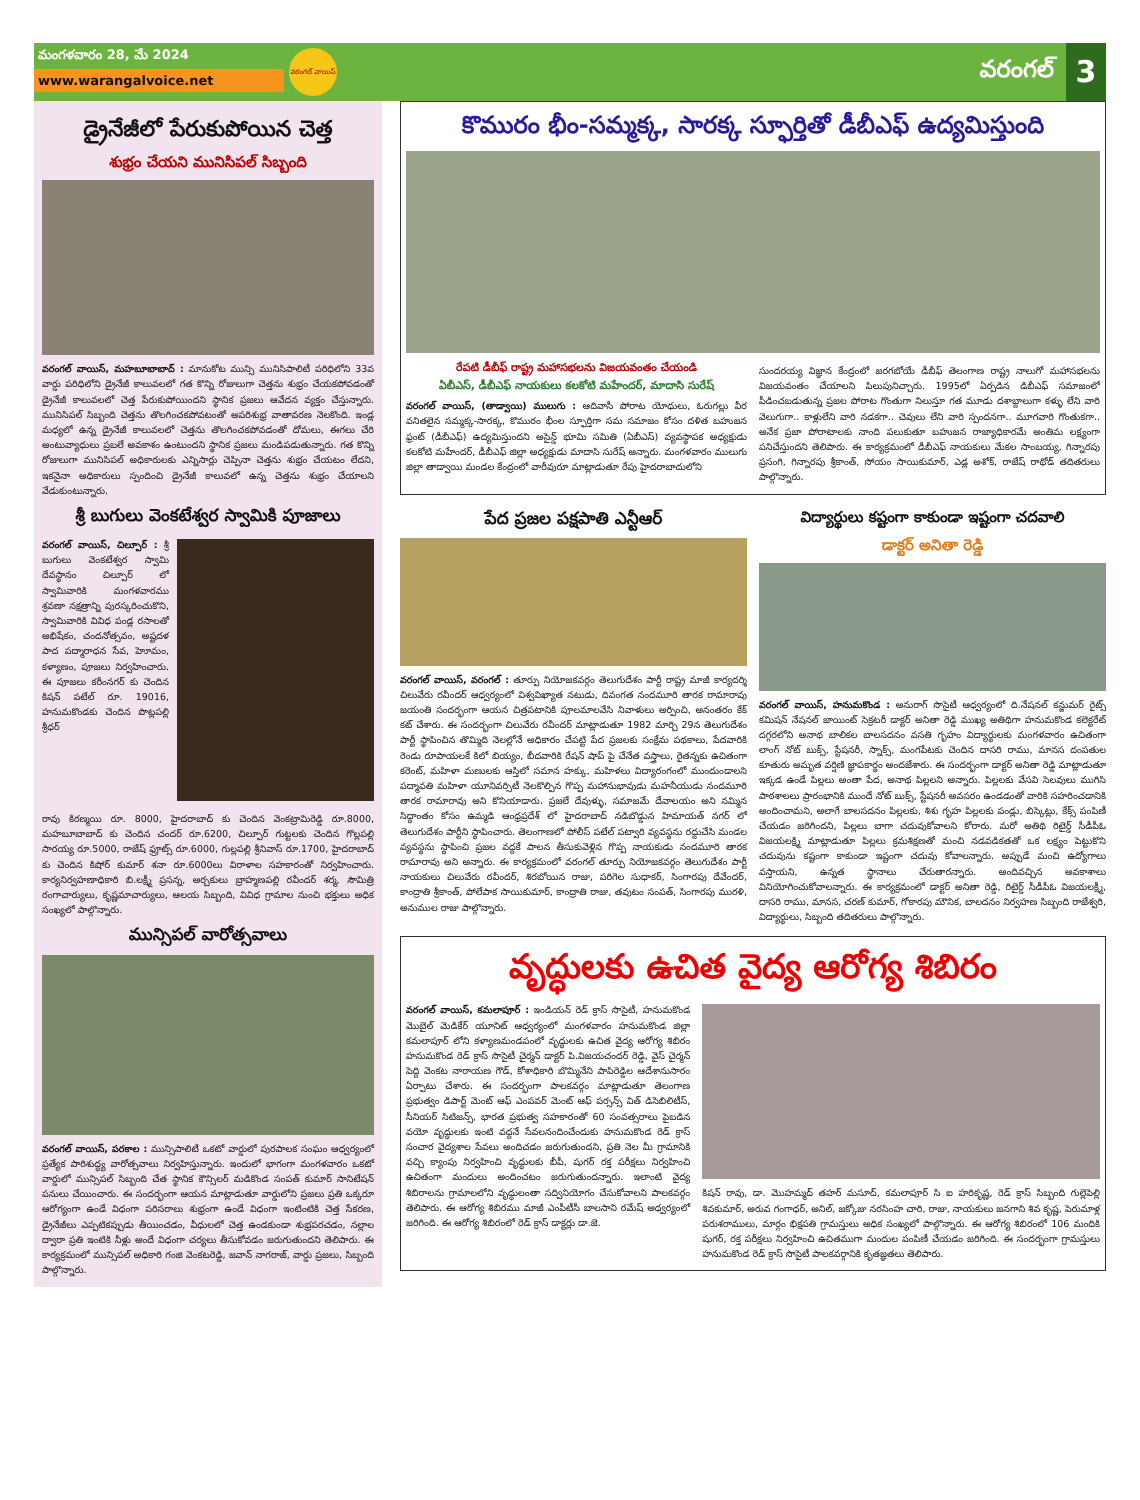మంగళవారం 28, మే 2024
www.warangalvoice.net
వరంగల్ వాయిస్
వరంగల్
3
డ్రైనేజీలో పేరుకుపోయిన చెత్త
శుభ్రం చేయని మునిసిపల్ సిబ్బంది
వరంగల్ వాయిస్, మహబూబాబాద్ : మానుకోట మున్సి మునిసిపాలిటీ పరిధిలోని 33వ వార్డు పరిధిలోని డ్రైనేజీ కాలువలలో గత కొన్ని రోజులుగా చెత్తను శుభ్రం చేయకపోవడంతో డ్రైనేజీ కాలువలలో చెత్త పేరుకుపోయిందని స్థానిక ప్రజలు ఆవేదన వ్యక్తం చేస్తున్నారు. మునిసిపల్ సిబ్బంది చెత్తను తొలగించకపోవటంతో అపరిశుభ్ర వాతావరణ నెలకొంది. ఇండ్ల మధ్యలో ఉన్న డ్రైనేజీ కాలువలలో చెత్తను తొలగించకపోవడంతో దోమలు, ఈగలు చేరి అంటువ్యాధులు ప్రబలే అవకాశం ఉంటుందని స్థానిక ప్రజలు మండిపడుతున్నారు. గత కొన్ని రోజులుగా మునిసిపల్ అధికారులకు ఎన్నిసార్లు చెప్పినా చెత్తను శుభ్రం చేయటం లేదని, ఇకనైనా అధికారులు స్పందించి డ్రైనేజీ కాలువలో ఉన్న చెత్తను శుభ్రం చేయాలని వేడుకుంటున్నారు.
శ్రీ బుగులు వెంకటేశ్వర స్వామికి పూజాలు
వరంగల్ వాయిస్, చిల్పూర్ : శ్రీ బుగులు వెంకటేశ్వర స్వామి దేవస్థానం చిల్పూర్ లో స్వామివారికి మంగళవారము శ్రవణా నక్షత్రాన్ని పురస్కరించుకొని, స్వామివారికి వివిధ పండ్ల రసాలతో అభిషేకం, చందనోత్సవం, అష్టదళ పాద పద్మారాధన సేవ, హెూమం, కళ్యాణం, పూజలు నిర్వహించారు. ఈ పూజలు కరీంనగర్ కు చెందిన కిషన్ పటేల్ రూ. 19016, హనుమకొండకు చెందిన పొట్లపల్లి శ్రీధర్
రావు కిరణ్మయి రూ. 8000, హైదరాబాద్ కు చెందిన వెంకట్రామిరెడ్డి రూ.8000, మహబూబాబాద్ కు చెందిన చందర్ రూ.6200, చిల్పూర్ గుట్టలకు చెందిన గొల్లపల్లి సారయ్య రూ.5000, రాజేష్ ఫ్రూట్స్ రూ.6000, గుల్లపల్లి శ్రీనివాస్ రూ.1700, హైదరాబాద్ కు చెందిన కిషోర్ కుమార్ శనా రూ.6000లు విరాళాల సహకారంతో నిర్వహించారు. కార్యనిర్వహణాధికారి బి.లక్ష్మీ ప్రసన్న, అర్చకులు బ్రాహ్మణపల్లి రవీందర్ శర్మ, సౌమిత్రి రంగాచార్యులు, కృష్ణమాచార్యులు, ఆలయ సిబ్బంది, వివిధ గ్రామాల నుంచి భక్తులు అధిక సంఖ్యలో పాల్గొన్నారు.
మున్సిపల్ వారోత్సవాలు
వరంగల్ వాయిస్, పరకాల : మున్సిపాలిటీ ఒకటో వార్డులో పురపాలక సంఘం ఆధ్వర్యంలో ప్రత్యేక పారిశుద్ధ్య వారోత్సవాలు నిర్వహిస్తున్నారు. ఇందులో భాగంగా మంగళవారం ఒకటో వార్డులో మున్సిపల్ సిబ్బంది చేత స్థానిక కౌన్సిలర్ మడికొండ సంపత్ కుమార్ సానిటేషన్ పనులు చేయించారు. ఈ సందర్భంగా ఆయన మాట్లాడుతూ వార్డులోని ప్రజలు ప్రతి ఒక్కరూ ఆరోగ్యంగా ఉండే విధంగా పరిసరాలు శుభ్రంగా ఉండే విధంగా ఇంటింటికి చెత్త సేకరణ, డ్రైనేజీలు ఎప్పటికప్పుడు తీయించడం, వీధులలో చెత్త ఉండకుండా శుభ్రపరచడం, నల్లాల ద్వారా ప్రతి ఇంటికి నీళ్లు అందే విధంగా చర్యలు తీసుకోవడం జరుగుతుందని తెలిపారు. ఈ కార్యక్రమంలో మున్సిపల్ అధికారి గంజి వెంకటరెడ్డి, జవాన్ నాగరాజ్, వార్డు ప్రజలు, సిబ్బంది పాల్గొన్నారు.
కొమురం భీం-సమ్మక్క, సారక్క స్ఫూర్తితో డీబీఎఫ్ ఉద్యమిస్తుంది
రేపటి డీబీఫ్ రాష్ట్ర మహాసభలను విజయవంతం చేయండి
ఏబీఎస్, డీబీఎఫ్ నాయకులు కలకోటి మహేందర్, మాదాసి సురేష్
వరంగల్ వాయిస్, (తాడ్వాయి) ములుగు : ఆదివాసీ పోరాట యోధులు, ఓరుగల్లు వీర వనితలైన సమ్మక్క-సారక్క, కొమురం భీంల స్ఫూర్తిగా సమ సమాజం కోసం దళిత బహుజన ఫ్రంట్ (డీబీఎఫ్) ఉద్యమిస్తుందని అసైన్డ్ భూమి సమితి (ఏబీఎస్) వ్యవస్థాపక అధ్యక్షుడు కలకోటి మహేందర్, డీబీఎఫ్ జిల్లా అధ్యక్షుడు మాదాసి సురేష్ అన్నారు. మంగళవారం ములుగు జిల్లా తాడ్వాయి మండల కేంద్రంలో వారీవురూ మాట్లాడుతూ రేపు హైదరాబాదులోని
సుందరయ్య విజ్ఞాన కేంద్రంలో జరగబోయే డీబీఫ్ తెలంగాణ రాష్ట్ర నాలుగో మహాసభలను విజయవంతం చేయాలని పిలుపునిచ్చారు. 1995లో ఏర్పడిన డిబీఎఫ్ సమాజంలో పీడించబడుతున్న ప్రజల పోరాట గొంతుగా నిలుస్తూ గత మూడు దశాబ్దాలుగా కళ్ళు లేని వారి వెలుగుగా.. కాళ్లులేని వారి నడకగా.. చెవులు లేని వారి స్పందనగా.. మూగవారి గొంతుకగా.. అనేక ప్రజా పోరాటాలకు నాంది పలుకుతూ బహుజన రాజ్యాధికారమే అంతిమ లక్ష్యంగా పనిచేస్తుందని తెలిపారు. ఈ కార్యక్రమంలో డీబీఎఫ్ నాయకులు మేకల సాంబయ్య, గిన్నారపు ప్రసంగి, గిన్నారపు శ్రీకాంత్, సోయం సాయికుమార్, ఎడ్ల అశోక్, రాజేష్ రాథోడ్ తదితరులు పాల్గొన్నారు.
పేద ప్రజల పక్షపాతి ఎన్టీఆర్
వరంగల్ వాయిస్, వరంగల్ : తూర్పు నియోజకవర్గం తెలుగుదేశం పార్టీ రాష్ట్ర మాజీ కార్యదర్శి చిలువేరు రవీందర్ ఆధ్వర్యంలో విశ్వవిఖ్యాత నటుడు, దివంగత నందమూరి తారక రామారావు జయంతి సందర్భంగా ఆయన చిత్రపటానికి పూలమాలవేసి నివాళులు అర్పించి, అనంతరం కేక్ కట్ చేశారు. ఈ సందర్భంగా చిలువేరు రవీందర్ మాట్లాడుతూ 1982 మార్చి 29న తెలుగుదేశం పార్టీ స్థాపించిన తొమ్మిది నెలల్లోనే అధికారం చేపట్టి పేద ప్రజలకు సంక్షేమ పథకాలు, పేదవారికి రెండు రూపాయలకే కిలో బియ్యం, బీదవారికి రేషన్ షాప్ పై చేనేత వస్త్రాలు, రైతన్నకు ఉచితంగా కరెంట్, మహిళా మణులకు ఆస్తిలో సమాన హక్కు, మహిళలు విద్యారంగంలో ముందుండాలని పద్మావతి మహిళా యూనివర్సిటీ నెలకొల్పిన గొప్ప మహానుభావుడు మహనీయుడు నందమూరి తారక రామారావు అని కొనియాడారు. ప్రజలే దేవుళ్ళు, సమాజమే దేవాలయం అని నమ్మిన సిద్ధాంతం కోసం ఉమ్మడి ఆంధ్రప్రదేశ్ లో హైదరాబాద్ నడిబొడ్డున హిమాయత్ నగర్ లో తెలుగుదేశం పార్టీని స్థాపించారు. తెలంగాణలో పోలీస్ పటేల్ పట్వారి వ్యవస్థను రద్దుచేసి మండల వ్యవస్థను స్థాపించి ప్రజల వద్దకే పాలన తీసుకువెళ్లిన గొప్ప నాయకుడు నందమూరి తారక రామారావు అని అన్నారు. ఈ కార్యక్రమంలో వరంగల్ తూర్పు నియోజకవర్గం తెలుగుదేశం పార్టీ నాయకులు చిలువేరు రవీందర్, శిరబోయిన రాజు, పరిగెల సుధాకర్, సింగారపు దేవేందర్, కాంద్రాతి శ్రీకాంత్, పోలేపాక సాయికుమార్, కాంద్రాతి రాజు, తవుటం సంపత్, సింగారపు మురళి, అనుముల రాజు పాల్గొన్నారు.
విద్యార్థులు కష్టంగా కాకుండా ఇష్టంగా చదవాలి
డాక్టర్ అనితా రెడ్డి
వరంగల్ వాయిస్, హనుమకొండ : అనురాగ్ సొసైటీ ఆధ్వర్యంలో ది.నేషనల్ కన్జుమర్ రైట్స్ కమిషన్ నేషనల్ జాయింట్ సెక్రటరీ డాక్టర్ అనితా రెడ్డి ముఖ్య అతిథిగా హనుమకొండ కలెక్టరేట్ దగ్గరలోని అనాథ బాలికల బాలసదనం వసతి గృహం విద్యార్థులకు మంగళవారం ఉచితంగా లాంగ్ నోట్ బుక్స్, స్టేషనరీ, స్నాక్స్, మంగపేటకు చెందిన దాసరి రాము, మానస దంపతుల కూతురు అమృత వర్షిణి జ్ఞాపకార్థం అందజేశారు. ఈ సందర్భంగా డాక్టర్ అనితా రెడ్డి మాట్లాడుతూ ఇక్కడ ఉండే పిల్లలు అంతా పేద, అనాథ పిల్లలని అన్నారు. పిల్లలకు వేసవి సెలవులు ముగిసి పాఠశాలలు ప్రారంభానికి ముందే నోట్ బుక్స్, స్టేషనరీ అవసరం ఉండడంతో వారికి సహరించడానికి అందించామని, అలాగే బాలసదనం పిల్లలకు, శిశు గృహ పిల్లలకు పండ్లు, బిస్కెట్లు, కేక్స్ పంపిణీ చేయడం జరిగిందని, పిల్లలు బాగా చదువుకోవాలని కోరారు. మరో అతిథి రిటైర్డ్ సీడీపీఓ విజయలక్ష్మి మాట్లాడుతూ పిల్లలు క్రమశిక్షణతో మంచి నడవడికతతో ఒక లక్ష్యం పెట్టుకొని చదువును కష్టంగా కాకుండా ఇష్టంగా చదువు కోవాలన్నారు. అప్పుడే మంచి ఉద్యోగాలు వస్తాయని, ఉన్నత స్థానాలు చేరుతారన్నారు. అందివచ్చిన అవకాశాలు వినియోగించుకోవాలన్నారు. ఈ కార్యక్రమంలో డాక్టర్ అనితా రెడ్డి, రిటైర్డ్ సీడీపీఓ విజయలక్ష్మీ, దాసరి రాము, మానస, చరణ్ కుమార్, గోకారపు మౌనిక, బాలదనం నిర్వహణ సిబ్బంది రాజేశ్వరి, విద్యార్థులు, సిబ్బంది తదితరులు పాల్గొన్నారు.
వృద్ధులకు ఉచిత వైద్య ఆరోగ్య శిబిరం
వరంగల్ వాయిస్, కమలాపూర్ : ఇండియన్ రెడ్ క్రాస్ సొసైటీ, హనుమకొండ మొబైల్ మెడికేర్ యూనిట్ ఆధ్వర్యంలో మంగళవారం హనుమకొండ జిల్లా కమలాపూర్ లోని కళ్యాణమండపంలో వృద్ధులకు ఉచిత వైద్య ఆరోగ్య శిబిరం హనుమకొండ రెడ్ క్రాస్ సొసైటీ చైర్మన్ డాక్టర్ పి.విజయచందర్ రెడ్డి, వైస్ చైర్మన్ పెద్ది వెంకట నారాయణ గౌడ్, కోశాధికారి బొమ్మినేని పాపిరెడ్డిల ఆదేశానుసారం ఏర్పాటు చేశారు. ఈ సందర్భంగా పాలకవర్గం మాట్లాడుతూ తెలంగాణ ప్రభుత్వం డిపార్ట్ మెంట్ ఆఫ్ ఎంపవర్ మెంట్ ఆఫ్ పర్సన్స్ విత్ డిసెబిలిటీస్, సీనియర్ సిటిజన్స్, భారత ప్రభుత్వ సహకారంతో 60 సంవత్సరాలు పైబడిన వయో వృద్ధులకు ఇంటి వద్దనే సేవలనందించేందుకు హనుమకొండ రెడ్ క్రాస్ సంచార వైద్యశాల సేవలు అందిచడం జరుగుతుందని, ప్రతి నెల మీ గ్రామానికి వచ్చి క్యాంపు నిర్వహించి వృద్ధులకు బీపీ, షుగర్ రక్త పరీక్షలు నిర్వహించి ఉచితంగా మందులు అందించటం జరుగుతుందన్నారు. ఇలాంటి వైద్య శిబిరాలను గ్రామాలలోని వృద్ధులంతా సద్వినియోగం చేసుకోవాలని పాలకవర్గం తెలిపారు. ఈ ఆరోగ్య శిబిరము మాజీ ఎంపీటీసీ బాలసాని రమేష్ అధ్వర్యంలో జరిగింది. ఈ ఆరోగ్య శిబిరంలో రెడ్ క్రాస్ డాక్టర్లు డా.జె.
కిషన్ రావు, డా. మొహమ్మద్ తహర్ మసూద్, కమలాపూర్ సి ఐ హరికృష్ణ, రెడ్ క్రాస్ సిబ్బంది గుల్లెపెల్లి శివకుమార్, అరువ గంగాధర్, అనిల్, జక్కోజు నరసింహ చారి, రాజు, నాయకులు జనగాని శివ కృష్ణ, పెరుమాళ్ల పరుశరాములు, మార్గం భిక్షపతి గ్రామస్తులు అధిక సంఖ్యలో పాల్గొన్నారు. ఈ ఆరోగ్య శిబిరంలో 106 మందికి షుగర్, రక్త పరీక్షలు నిర్వహించి ఉచితముగా మందుల పంపిణీ చేయడం జరిగింది. ఈ సందర్భంగా గ్రామస్తులు హనుమకొండ రెడ్ క్రాస్ సొసైటీ పాలకవర్గానికి కృతజ్ఞతలు తెలిపారు.